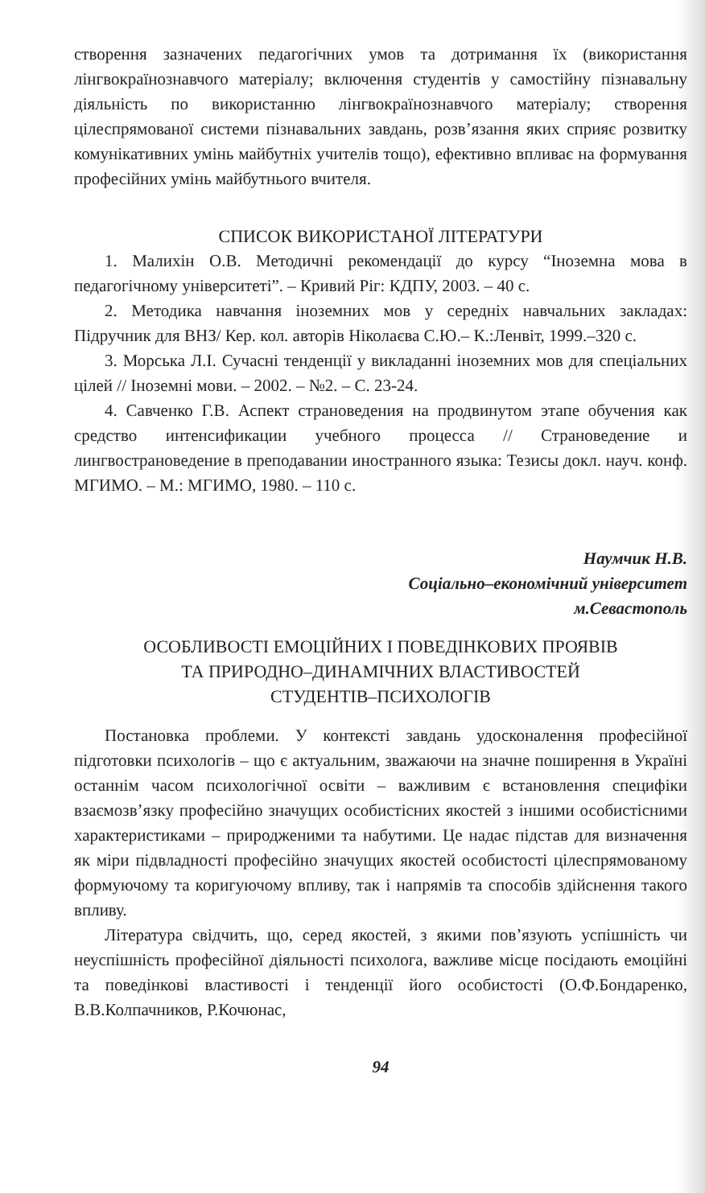створення зазначених педагогічних умов та дотримання їх (використання лінгвокраїнознавчого матеріалу; включення студентів у самостійну пізнавальну діяльність по використанню лінгвокраїнознавчого матеріалу; створення цілеспрямованої системи пізнавальних завдань, розв’язання яких сприяє розвитку комунікативних умінь майбутніх учителів тощо), ефективно впливає на формування професійних умінь майбутнього вчителя.
СПИСОК ВИКОРИСТАНОЇ ЛІТЕРАТУРИ
1. Малихін О.В. Методичні рекомендації до курсу “Іноземна мова в педагогічному університеті”. – Кривий Ріг: КДПУ, 2003. – 40 с.
2. Методика навчання іноземних мов у середніх навчальних закладах: Підручник для ВНЗ/ Кер. кол. авторів Ніколаєва С.Ю.– К.:Ленвіт, 1999.–320 с.
3. Морська Л.І. Сучасні тенденції у викладанні іноземних мов для спеціальних цілей // Іноземні мови. – 2002. – №2. – С. 23-24.
4. Савченко Г.В. Аспект страноведения на продвинутом этапе обучения как средство интенсификации учебного процесса // Страноведение и лингвострановедение в преподавании иностранного языка: Тезисы докл. науч. конф. МГИМО. – М.: МГИМО, 1980. – 110 с.
Наумчик Н.В.
Соціально–економічний університет
м.Севастополь
ОСОБЛИВОСТІ ЕМОЦІЙНИХ І ПОВЕДІНКОВИХ ПРОЯВІВ
ТА ПРИРОДНО–ДИНАМІЧНИХ ВЛАСТИВОСТЕЙ
СТУДЕНТІВ–ПСИХОЛОГІВ
Постановка проблеми. У контексті завдань удосконалення професійної підготовки психологів – що є актуальним, зважаючи на значне поширення в Україні останнім часом психологічної освіти – важливим є встановлення специфіки взаємозв’язку професійно значущих особистісних якостей з іншими особистісними характеристиками – природженими та набутими. Це надає підстав для визначення як міри підвладності професійно значущих якостей особистості цілеспрямованому формуючому та коригуючому впливу, так і напрямів та способів здійснення такого впливу.
Література свідчить, що, серед якостей, з якими пов’язують успішність чи неуспішність професійної діяльності психолога, важливе місце посідають емоційні та поведінкові властивості і тенденції його особистості (О.Ф.Бондаренко, В.В.Колпачников, Р.Кочюнас,
94